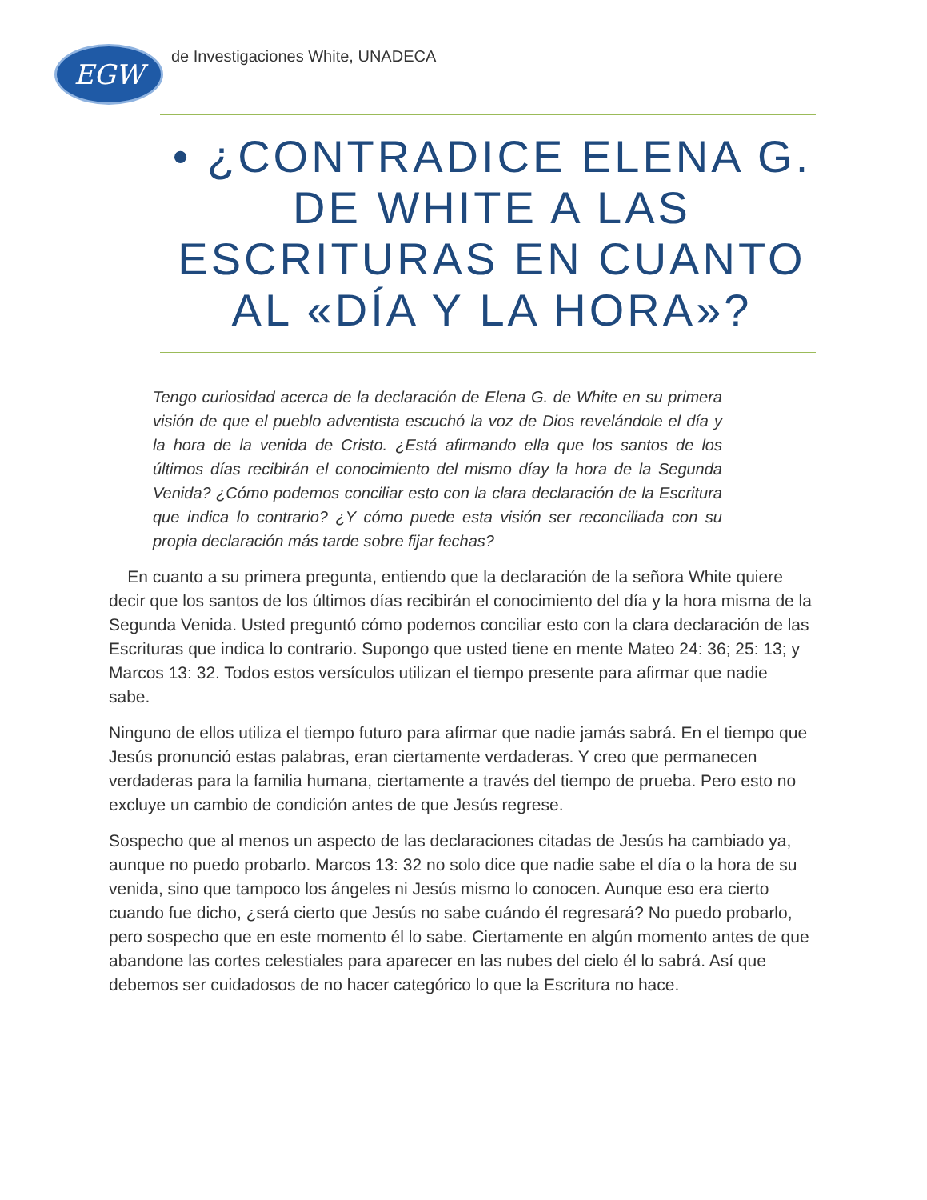EGW
de Investigaciones White, UNADECA
• ¿CONTRADICE ELENA G. DE WHITE A LAS ESCRITURAS EN CUANTO AL «DÍA Y LA HORA»?
Tengo curiosidad acerca de la declaración de Elena G. de White en su primera visión de que el pueblo adventista escuchó la voz de Dios revelándole el día y la hora de la venida de Cristo. ¿Está afirmando ella que los santos de los últimos días recibirán el conocimiento del mismo díay la hora de la Segunda Venida? ¿Cómo podemos conciliar esto con la clara declaración de la Escritura que indica lo contrario? ¿Y cómo puede esta visión ser reconciliada con su propia declaración más tarde sobre fijar fechas?
En cuanto a su primera pregunta, entiendo que la declaración de la señora White quiere decir que los santos de los últimos días recibirán el conocimiento del día y la hora misma de la Segunda Venida. Usted preguntó cómo podemos conciliar esto con la clara declaración de las Escrituras que indica lo contrario. Supongo que usted tiene en mente Mateo 24: 36; 25: 13; y Marcos 13: 32. Todos estos versículos utilizan el tiempo presente para afirmar que nadie sabe.
Ninguno de ellos utiliza el tiempo futuro para afirmar que nadie jamás sabrá. En el tiempo que Jesús pronunció estas palabras, eran ciertamente verdaderas. Y creo que permanecen verdaderas para la familia humana, ciertamente a través del tiempo de prueba. Pero esto no excluye un cambio de condición antes de que Jesús regrese.
Sospecho que al menos un aspecto de las declaraciones citadas de Jesús ha cambiado ya, aunque no puedo probarlo. Marcos 13: 32 no solo dice que nadie sabe el día o la hora de su venida, sino que tampoco los ángeles ni Jesús mismo lo conocen. Aunque eso era cierto cuando fue dicho, ¿será cierto que Jesús no sabe cuándo él regresará? No puedo probarlo, pero sospecho que en este momento él lo sabe. Ciertamente en algún momento antes de que abandone las cortes celestiales para aparecer en las nubes del cielo él lo sabrá. Así que debemos ser cuidadosos de no hacer categórico lo que la Escritura no hace.